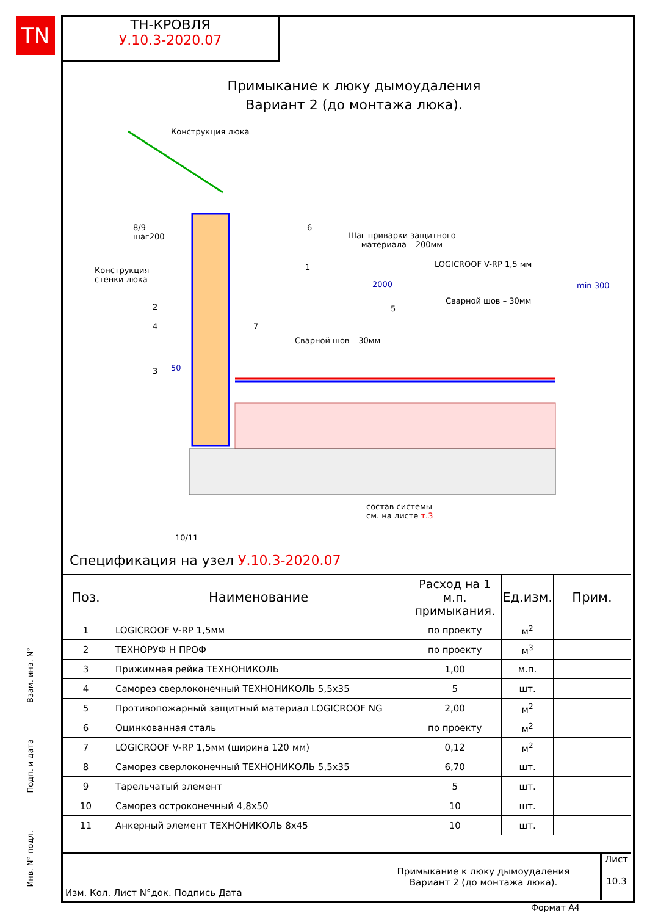TN
ТН-КРОВЛЯ
У.10.3-2020.07
Примыкание к люку дымоудаления
Вариант 2 (до монтажа люка).
Конструкция люка
8/9
шаг200
6
Шаг приварки защитного
материала – 200мм
Конструкция
стенки люка
1 LOGICROOF V-RP 1,5 мм
2000 min 300
2 5
Сварной шов – 30мм
4 7
Сварной шов – 30мм
50
3
состав системы
см. на листе т.3
10/11
Спецификация на узел У.10.3-2020.07
| Поз. | Наименование | Расход на 1 м.п. примыкания. | Ед.изм. | Прим. |
| --- | --- | --- | --- | --- |
| 1 | LOGICROOF V-RP 1,5мм | по проекту | м<sup>2</sup> | |
| 2 | ТЕХНОРУФ Н ПРОФ | по проекту | м<sup>3</sup> | |
| 3 | Прижимная рейка ТЕХНОНИКОЛЬ | 1,00 | м.п. | |
| 4 | Саморез сверлоконечный ТЕХНОНИКОЛЬ 5,5х35 | 5 | шт. | |
| 5 | Противопожарный защитный материал LOGICROOF NG | 2,00 | м<sup>2</sup> | |
| 6 | Оцинкованная сталь | по проекту | м<sup>2</sup> | |
| 7 | LOGICROOF V-RP 1,5мм (ширина 120 мм) | 0,12 | м<sup>2</sup> | |
| 8 | Саморез сверлоконечный ТЕХНОНИКОЛЬ 5,5х35 | 6,70 | шт. | |
| 9 | Тарельчатый элемент | 5 | шт. | |
| 10 | Саморез остроконечный 4,8х50 | 10 | шт. | |
| 11 | Анкерный элемент ТЕХНОНИКОЛЬ 8х45 | 10 | шт. | |
Изм. Кол. Лист N°док. Подпись Дата
Примыкание к люку дымоудаления
Вариант 2 (до монтажа люка).
Лист
10.3
Взам. инв. N°
Подп. и дата
Инв. N° подл.
Формат А4